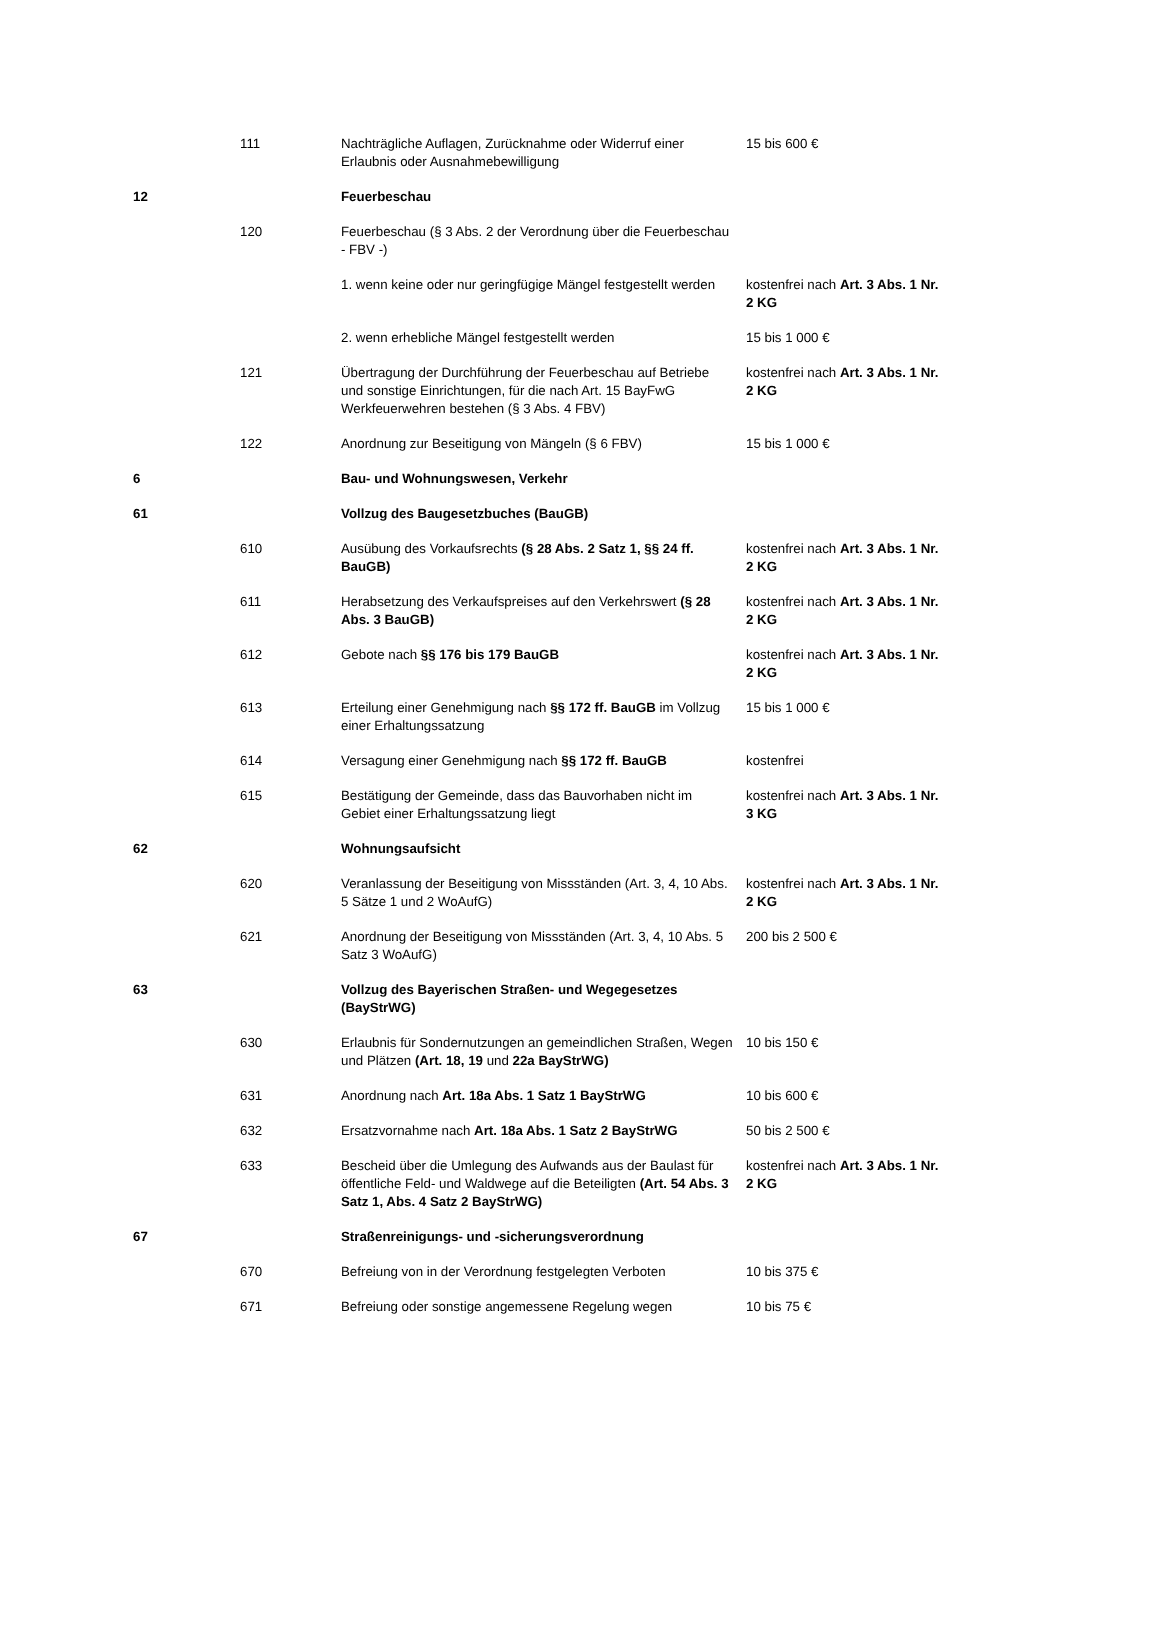| | 111 | Nachträgliche Auflagen, Zurücknahme oder Widerruf einer Erlaubnis oder Ausnahmebewilligung | 15 bis 600 € |
| 12 | | Feuerbeschau | |
| | 120 | Feuerbeschau (§ 3 Abs. 2 der Verordnung über die Feuerbeschau - FBV -) | |
| | | 1. wenn keine oder nur geringfügige Mängel festgestellt werden | kostenfrei nach Art. 3 Abs. 1 Nr. 2 KG |
| | | 2. wenn erhebliche Mängel festgestellt werden | 15 bis 1 000 € |
| | 121 | Übertragung der Durchführung der Feuerbeschau auf Betriebe und sonstige Einrichtungen, für die nach Art. 15 BayFwG Werkfeuerwehren bestehen (§ 3 Abs. 4 FBV) | kostenfrei nach Art. 3 Abs. 1 Nr. 2 KG |
| | 122 | Anordnung zur Beseitigung von Mängeln (§ 6 FBV) | 15 bis 1 000 € |
| 6 | | Bau- und Wohnungswesen, Verkehr | |
| 61 | | Vollzug des Baugesetzbuches (BauGB) | |
| | 610 | Ausübung des Vorkaufsrechts (§ 28 Abs. 2 Satz 1, §§ 24 ff. BauGB) | kostenfrei nach Art. 3 Abs. 1 Nr. 2 KG |
| | 611 | Herabsetzung des Verkaufspreises auf den Verkehrswert (§ 28 Abs. 3 BauGB) | kostenfrei nach Art. 3 Abs. 1 Nr. 2 KG |
| | 612 | Gebote nach §§ 176 bis 179 BauGB | kostenfrei nach Art. 3 Abs. 1 Nr. 2 KG |
| | 613 | Erteilung einer Genehmigung nach §§ 172 ff. BauGB im Vollzug einer Erhaltungssatzung | 15 bis 1 000 € |
| | 614 | Versagung einer Genehmigung nach §§ 172 ff. BauGB | kostenfrei |
| | 615 | Bestätigung der Gemeinde, dass das Bauvorhaben nicht im Gebiet einer Erhaltungssatzung liegt | kostenfrei nach Art. 3 Abs. 1 Nr. 3 KG |
| 62 | | Wohnungsaufsicht | |
| | 620 | Veranlassung der Beseitigung von Missständen (Art. 3, 4, 10 Abs. 5 Sätze 1 und 2 WoAufG) | kostenfrei nach Art. 3 Abs. 1 Nr. 2 KG |
| | 621 | Anordnung der Beseitigung von Missständen (Art. 3, 4, 10 Abs. 5 Satz 3 WoAufG) | 200 bis 2 500 € |
| 63 | | Vollzug des Bayerischen Straßen- und Wegegesetzes (BayStrWG) | |
| | 630 | Erlaubnis für Sondernutzungen an gemeindlichen Straßen, Wegen und Plätzen (Art. 18, 19 und 22a BayStrWG) | 10 bis 150 € |
| | 631 | Anordnung nach Art. 18a Abs. 1 Satz 1 BayStrWG | 10 bis 600 € |
| | 632 | Ersatzvornahme nach Art. 18a Abs. 1 Satz 2 BayStrWG | 50 bis 2 500 € |
| | 633 | Bescheid über die Umlegung des Aufwands aus der Baulast für öffentliche Feld- und Waldwege auf die Beteiligten (Art. 54 Abs. 3 Satz 1, Abs. 4 Satz 2 BayStrWG) | kostenfrei nach Art. 3 Abs. 1 Nr. 2 KG |
| 67 | | Straßenreinigungs- und -sicherungsverordnung | |
| | 670 | Befreiung von in der Verordnung festgelegten Verboten | 10 bis 375 € |
| | 671 | Befreiung oder sonstige angemessene Regelung wegen | 10 bis 75 € |